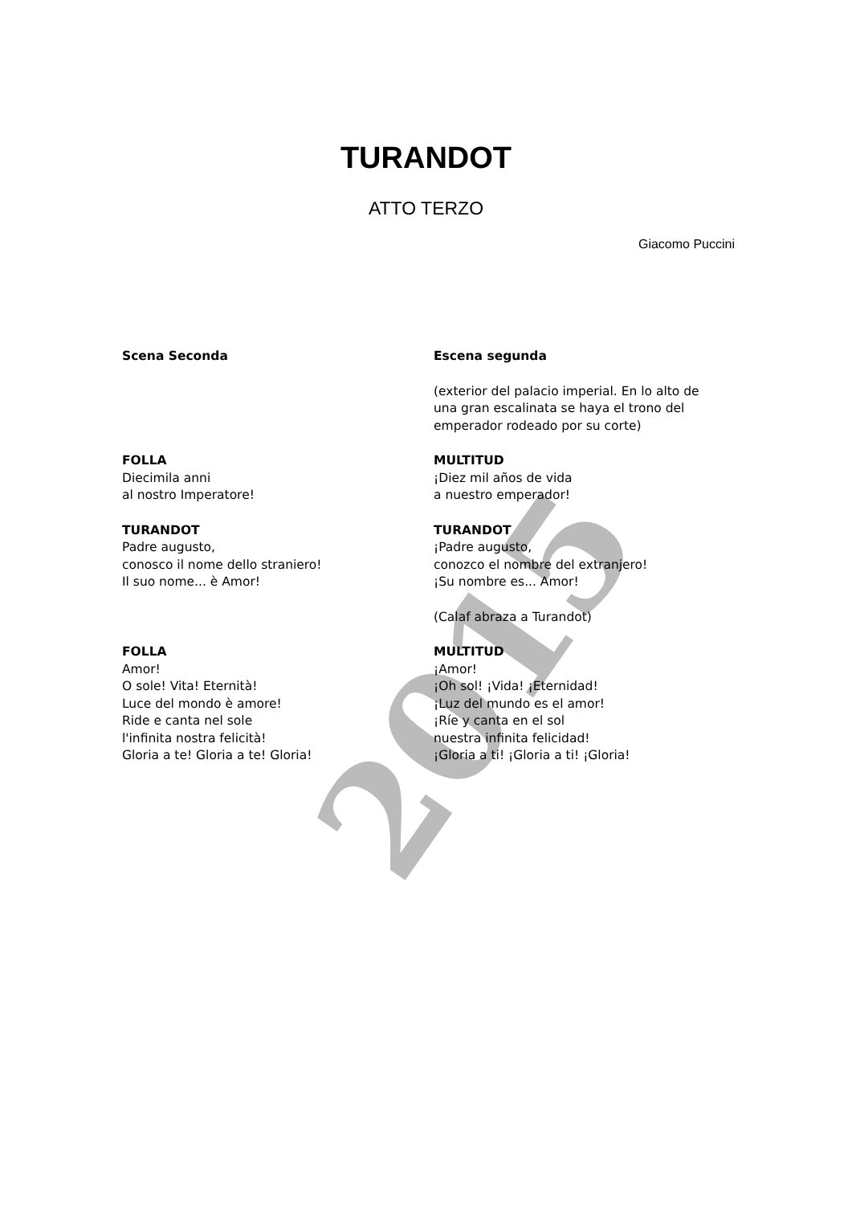2015
TURANDOT
ATTO TERZO
Giacomo Puccini
Scena Seconda Escena segunda
(exterior del palacio imperial. En lo alto de una gran escalinata se haya el trono del emperador rodeado por su corte)
FOLLA
Diecimila anni
al nostro Imperatore!
MULTITUD
¡Diez mil años de vida
a nuestro emperador!
TURANDOT
Padre augusto,
conosco il nome dello straniero!
Il suo nome... è Amor!
TURANDOT
¡Padre augusto,
conozco el nombre del extranjero!
¡Su nombre es... Amor!
(Calaf abraza a Turandot)
FOLLA
Amor!
O sole! Vita! Eternità!
Luce del mondo è amore!
Ride e canta nel sole
l'infinita nostra felicità!
Gloria a te! Gloria a te! Gloria!
MULTITUD
¡Amor!
¡Oh sol! ¡Vida! ¡Eternidad!
¡Luz del mundo es el amor!
¡Ríe y canta en el sol
nuestra infinita felicidad!
¡Gloria a ti! ¡Gloria a ti! ¡Gloria!